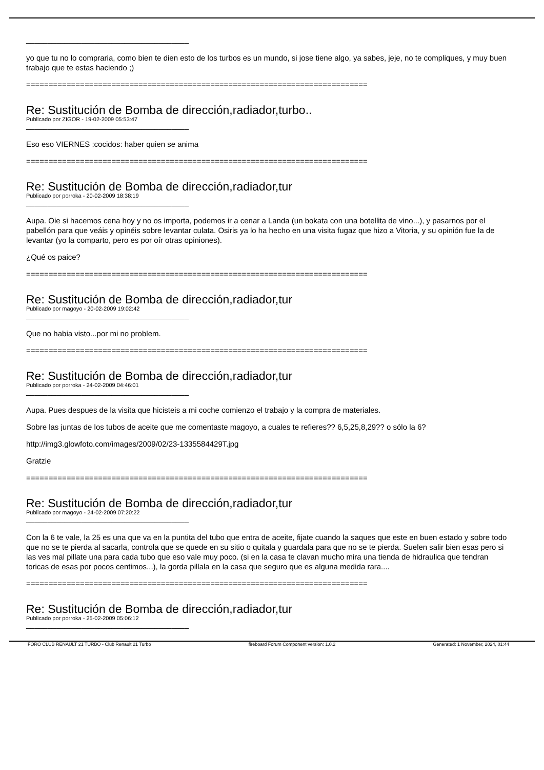______________________________________
yo que tu no lo compraria, como bien te dien esto de los turbos es un mundo, si jose tiene algo, ya sabes, jeje, no te compliques, y muy buen trabajo que te estas haciendo ;)
============================================================================
Re: Sustitución de Bomba de dirección,radiador,turbo..
Publicado por ZIGOR - 19-02-2009 05:53:47
______________________________________
Eso eso VIERNES :cocidos: haber quien se anima
============================================================================
Re: Sustitución de Bomba de dirección,radiador,tur
Publicado por porroka - 20-02-2009 18:38:19
______________________________________
Aupa. Oie si hacemos cena hoy y no os importa, podemos ir a cenar a Landa (un bokata con una botellita de vino...), y pasarnos por el pabellón para que veáis y opinéis sobre levantar culata. Osiris ya lo ha hecho en una visita fugaz que hizo a Vitoria, y su opinión fue la de levantar (yo la comparto, pero es por oír otras opiniones).
¿Qué os paice?
============================================================================
Re: Sustitución de Bomba de dirección,radiador,tur
Publicado por magoyo - 20-02-2009 19:02:42
______________________________________
Que no habia visto...por mi no problem.
============================================================================
Re: Sustitución de Bomba de dirección,radiador,tur
Publicado por porroka - 24-02-2009 04:46:01
______________________________________
Aupa. Pues despues de la visita que hicisteis a mi coche comienzo el trabajo y la compra de materiales.
Sobre las juntas de los tubos de aceite que me comentaste magoyo, a cuales te refieres?? 6,5,25,8,29?? o sólo la 6?
http://img3.glowfoto.com/images/2009/02/23-1335584429T.jpg
Gratzie
============================================================================
Re: Sustitución de Bomba de dirección,radiador,tur
Publicado por magoyo - 24-02-2009 07:20:22
______________________________________
Con la 6 te vale, la 25 es una que va en la puntita del tubo que entra de aceite, fijate cuando la saques que este en buen estado y sobre todo que no se te pierda al sacarla, controla que se quede en su sitio o quitala y guardala para que no se te pierda. Suelen salir bien esas pero si las ves mal pillate una para cada tubo que eso vale muy poco. (si en la casa te clavan mucho mira una tienda de hidraulica que tendran toricas de esas por pocos centimos...), la gorda pillala en la casa que seguro que es alguna medida rara....
============================================================================
Re: Sustitución de Bomba de dirección,radiador,tur
Publicado por porroka - 25-02-2009 05:06:12
______________________________________
FORO CLUB RENAULT 21 TURBO - Club Renault 21 Turbo fireboard Forum Component version: 1.0.2 Generated: 1 November, 2024, 01:44